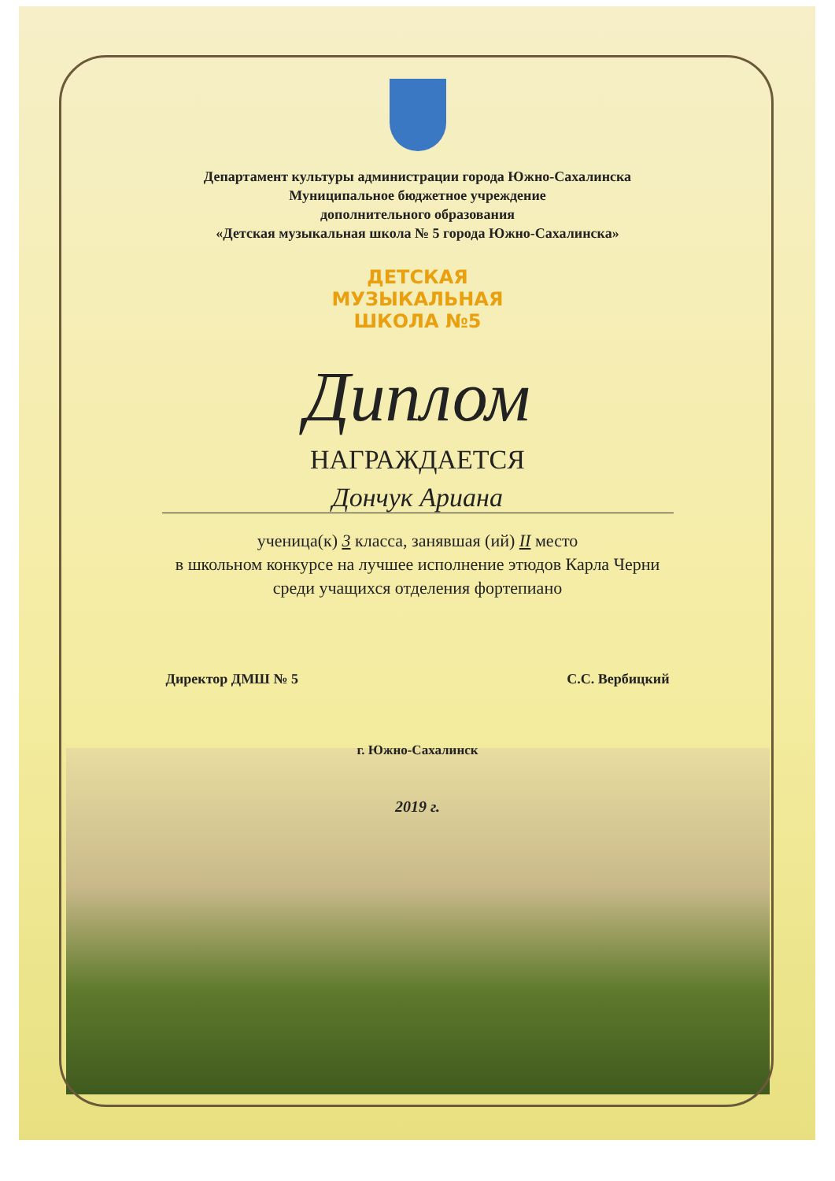Департамент культуры администрации города Южно-Сахалинска
Муниципальное бюджетное учреждение
дополнительного образования
«Детская музыкальная школа № 5 города Южно-Сахалинска»
ДЕТСКАЯ
МУЗЫКАЛЬНАЯ
ШКОЛА №5
Диплом
НАГРАЖДАЕТСЯ
Дончук Ариана
ученица(к) 3 класса, занявшая (ий) II место
в школьном конкурсе на лучшее исполнение этюдов Карла Черни
среди учащихся отделения фортепиано
Директор ДМШ № 5 С.С. Вербицкий
г. Южно-Сахалинск
2019 г.